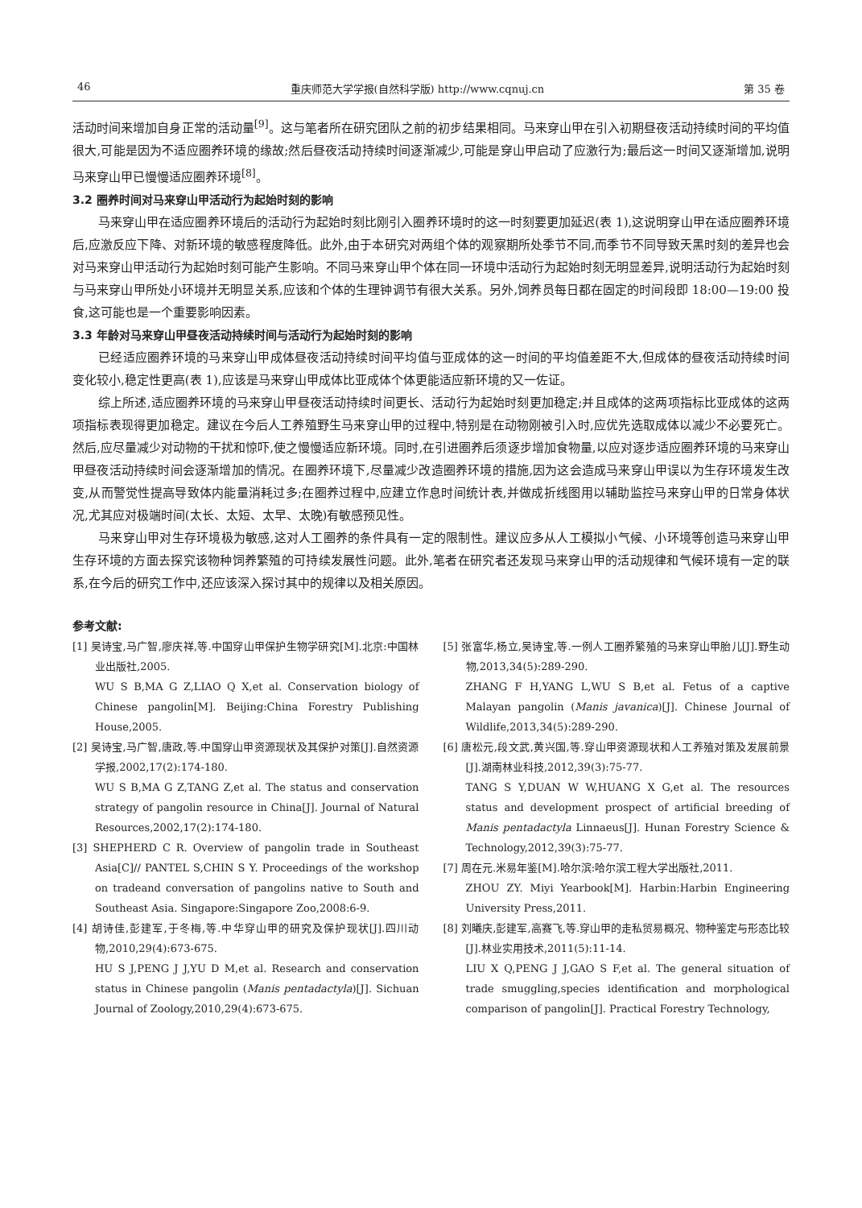46 重庆师范大学学报(自然科学版) http://www.cqnuj.cn 第 35 卷
活动时间来增加自身正常的活动量<sup>[9]</sup>。这与笔者所在研究团队之前的初步结果相同。马来穿山甲在引入初期昼夜活动持续时间的平均值很大,可能是因为不适应圈养环境的缘故;然后昼夜活动持续时间逐渐减少,可能是穿山甲启动了应激行为;最后这一时间又逐渐增加,说明马来穿山甲已慢慢适应圈养环境<sup>[8]</sup>。
3.2 圈养时间对马来穿山甲活动行为起始时刻的影响
马来穿山甲在适应圈养环境后的活动行为起始时刻比刚引入圈养环境时的这一时刻要更加延迟(表 1),这说明穿山甲在适应圈养环境后,应激反应下降、对新环境的敏感程度降低。此外,由于本研究对两组个体的观察期所处季节不同,而季节不同导致天黑时刻的差异也会对马来穿山甲活动行为起始时刻可能产生影响。不同马来穿山甲个体在同一环境中活动行为起始时刻无明显差异,说明活动行为起始时刻与马来穿山甲所处小环境并无明显关系,应该和个体的生理钟调节有很大关系。另外,饲养员每日都在固定的时间段即 18:00—19:00 投食,这可能也是一个重要影响因素。
3.3 年龄对马来穿山甲昼夜活动持续时间与活动行为起始时刻的影响
已经适应圈养环境的马来穿山甲成体昼夜活动持续时间平均值与亚成体的这一时间的平均值差距不大,但成体的昼夜活动持续时间变化较小,稳定性更高(表 1),应该是马来穿山甲成体比亚成体个体更能适应新环境的又一佐证。
综上所述,适应圈养环境的马来穿山甲昼夜活动持续时间更长、活动行为起始时刻更加稳定;并且成体的这两项指标比亚成体的这两项指标表现得更加稳定。建议在今后人工养殖野生马来穿山甲的过程中,特别是在动物刚被引入时,应优先选取成体以减少不必要死亡。然后,应尽量减少对动物的干扰和惊吓,使之慢慢适应新环境。同时,在引进圈养后须逐步增加食物量,以应对逐步适应圈养环境的马来穿山甲昼夜活动持续时间会逐渐增加的情况。在圈养环境下,尽量减少改造圈养环境的措施,因为这会造成马来穿山甲误以为生存环境发生改变,从而警觉性提高导致体内能量消耗过多;在圈养过程中,应建立作息时间统计表,并做成折线图用以辅助监控马来穿山甲的日常身体状况,尤其应对极端时间(太长、太短、太早、太晚)有敏感预见性。
马来穿山甲对生存环境极为敏感,这对人工圈养的条件具有一定的限制性。建议应多从人工模拟小气候、小环境等创造马来穿山甲生存环境的方面去探究该物种饲养繁殖的可持续发展性问题。此外,笔者在研究者还发现马来穿山甲的活动规律和气候环境有一定的联系,在今后的研究工作中,还应该深入探讨其中的规律以及相关原因。
参考文献:
[1] 吴诗宝,马广智,廖庆祥,等.中国穿山甲保护生物学研究[M].北京:中国林业出版社,2005.
WU S B,MA G Z,LIAO Q X,et al. Conservation biology of Chinese pangolin[M]. Beijing:China Forestry Publishing House,2005.
[2] 吴诗宝,马广智,唐政,等.中国穿山甲资源现状及其保护对策[J].自然资源学报,2002,17(2):174-180.
WU S B,MA G Z,TANG Z,et al. The status and conservation strategy of pangolin resource in China[J]. Journal of Natural Resources,2002,17(2):174-180.
[3] SHEPHERD C R. Overview of pangolin trade in Southeast Asia[C]// PANTEL S,CHIN S Y. Proceedings of the workshop on tradeand conversation of pangolins native to South and Southeast Asia. Singapore:Singapore Zoo,2008:6-9.
[4] 胡诗佳,彭建军,于冬梅,等.中华穿山甲的研究及保护现状[J].四川动物,2010,29(4):673-675.
HU S J,PENG J J,YU D M,et al. Research and conservation status in Chinese pangolin (Manis pentadactyla)[J]. Sichuan Journal of Zoology,2010,29(4):673-675.
[5] 张富华,杨立,吴诗宝,等.一例人工圈养繁殖的马来穿山甲胎儿[J].野生动物,2013,34(5):289-290.
ZHANG F H,YANG L,WU S B,et al. Fetus of a captive Malayan pangolin (Manis javanica)[J]. Chinese Journal of Wildlife,2013,34(5):289-290.
[6] 唐松元,段文武,黄兴国,等.穿山甲资源现状和人工养殖对策及发展前景[J].湖南林业科技,2012,39(3):75-77.
TANG S Y,DUAN W W,HUANG X G,et al. The resources status and development prospect of artificial breeding of Manis pentadactyla Linnaeus[J]. Hunan Forestry Science & Technology,2012,39(3):75-77.
[7] 周在元.米易年鉴[M].哈尔滨:哈尔滨工程大学出版社,2011.
ZHOU ZY. Miyi Yearbook[M]. Harbin:Harbin Engineering University Press,2011.
[8] 刘曦庆,彭建军,高赛飞,等.穿山甲的走私贸易概况、物种鉴定与形态比较[J].林业实用技术,2011(5):11-14.
LIU X Q,PENG J J,GAO S F,et al. The general situation of trade smuggling,species identification and morphological comparison of pangolin[J]. Practical Forestry Technology,